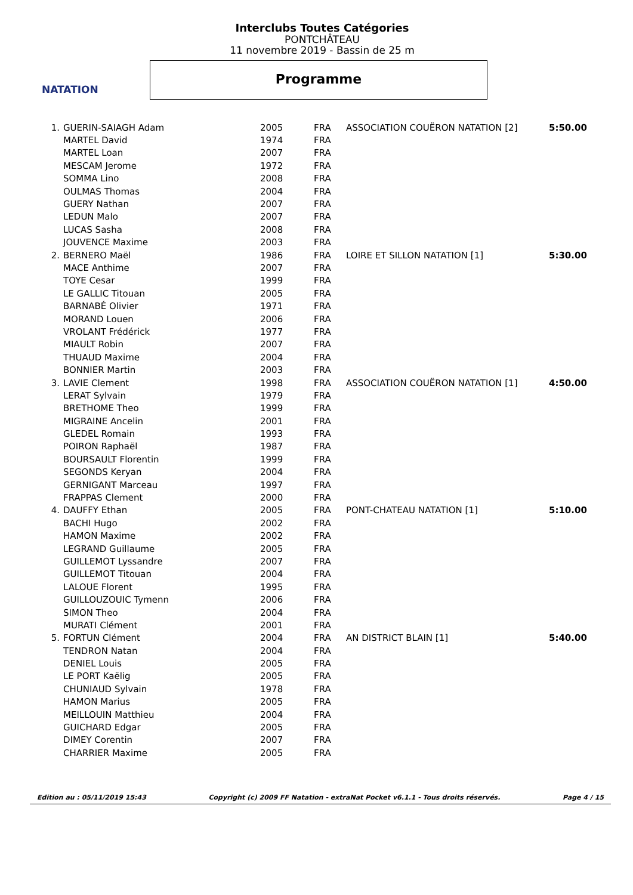NATATION
Interclubs Toutes Catégories
PONTCHÂTEAU
11 novembre 2019 - Bassin de 25 m
Programme
| 1. | GUERIN-SAIAGH Adam | 2005 | FRA | ASSOCIATION COUËRON NATATION [2] | 5:50.00 |
| | MARTEL David | 1974 | FRA | | |
| | MARTEL Loan | 2007 | FRA | | |
| | MESCAM Jerome | 1972 | FRA | | |
| | SOMMA Lino | 2008 | FRA | | |
| | OULMAS Thomas | 2004 | FRA | | |
| | GUERY Nathan | 2007 | FRA | | |
| | LEDUN Malo | 2007 | FRA | | |
| | LUCAS Sasha | 2008 | FRA | | |
| | JOUVENCE Maxime | 2003 | FRA | | |
| 2. | BERNERO Maël | 1986 | FRA | LOIRE ET SILLON NATATION [1] | 5:30.00 |
| | MACE Anthime | 2007 | FRA | | |
| | TOYE Cesar | 1999 | FRA | | |
| | LE GALLIC Titouan | 2005 | FRA | | |
| | BARNABÉ Olivier | 1971 | FRA | | |
| | MORAND Louen | 2006 | FRA | | |
| | VROLANT Frédérick | 1977 | FRA | | |
| | MIAULT Robin | 2007 | FRA | | |
| | THUAUD Maxime | 2004 | FRA | | |
| | BONNIER Martin | 2003 | FRA | | |
| 3. | LAVIE Clement | 1998 | FRA | ASSOCIATION COUËRON NATATION [1] | 4:50.00 |
| | LERAT Sylvain | 1979 | FRA | | |
| | BRETHOME Theo | 1999 | FRA | | |
| | MIGRAINE Ancelin | 2001 | FRA | | |
| | GLEDEL Romain | 1993 | FRA | | |
| | POIRON Raphaël | 1987 | FRA | | |
| | BOURSAULT Florentin | 1999 | FRA | | |
| | SEGONDS Keryan | 2004 | FRA | | |
| | GERNIGANT Marceau | 1997 | FRA | | |
| | FRAPPAS Clement | 2000 | FRA | | |
| 4. | DAUFFY Ethan | 2005 | FRA | PONT-CHATEAU NATATION [1] | 5:10.00 |
| | BACHI Hugo | 2002 | FRA | | |
| | HAMON Maxime | 2002 | FRA | | |
| | LEGRAND Guillaume | 2005 | FRA | | |
| | GUILLEMOT Lyssandre | 2007 | FRA | | |
| | GUILLEMOT Titouan | 2004 | FRA | | |
| | LALOUE Florent | 1995 | FRA | | |
| | GUILLOUZOUIC Tymenn | 2006 | FRA | | |
| | SIMON Theo | 2004 | FRA | | |
| | MURATI Clément | 2001 | FRA | | |
| 5. | FORTUN Clément | 2004 | FRA | AN DISTRICT BLAIN [1] | 5:40.00 |
| | TENDRON Natan | 2004 | FRA | | |
| | DENIEL Louis | 2005 | FRA | | |
| | LE PORT Kaëlig | 2005 | FRA | | |
| | CHUNIAUD Sylvain | 1978 | FRA | | |
| | HAMON Marius | 2005 | FRA | | |
| | MEILLOUIN Matthieu | 2004 | FRA | | |
| | GUICHARD Edgar | 2005 | FRA | | |
| | DIMEY Corentin | 2007 | FRA | | |
| | CHARRIER Maxime | 2005 | FRA | | |
Edition au : 05/11/2019 15:43 Copyright (c) 2009 FF Natation - extraNat Pocket v6.1.1 - Tous droits réservés. Page 4 / 15